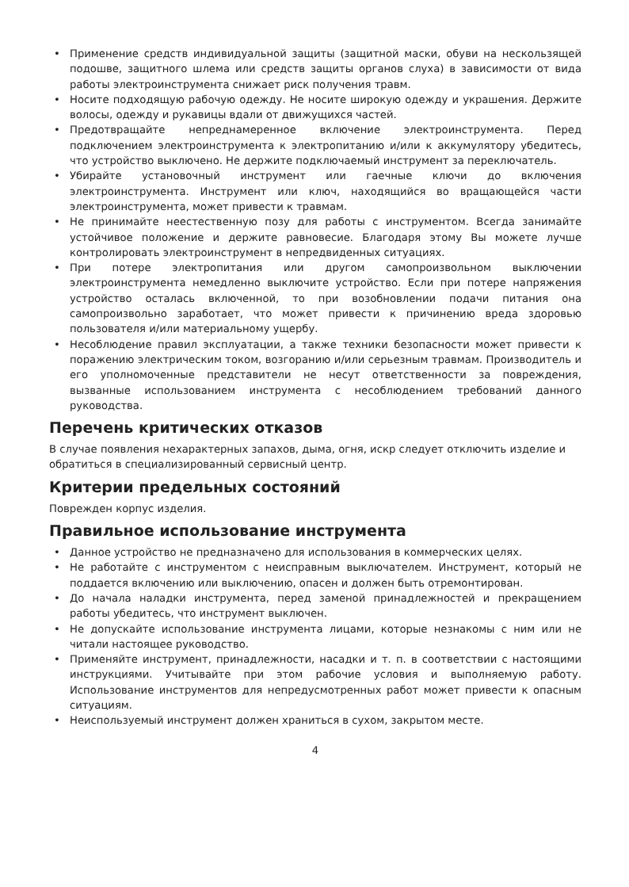• Применение средств индивидуальной защиты (защитной маски, обуви на нескользящей подошве, защитного шлема или средств защиты органов слуха) в зависимости от вида работы электроинструмента снижает риск получения травм.
• Носите подходящую рабочую одежду. Не носите широкую одежду и украшения. Держите волосы, одежду и рукавицы вдали от движущихся частей.
• Предотвращайте непреднамеренное включение электроинструмента. Перед подключением электроинструмента к электропитанию и/или к аккумулятору убедитесь, что устройство выключено. Не держите подключаемый инструмент за переключатель.
• Убирайте установочный инструмент или гаечные ключи до включения электроинструмента. Инструмент или ключ, находящийся во вращающейся части электроинструмента, может привести к травмам.
• Не принимайте неестественную позу для работы с инструментом. Всегда занимайте устойчивое положение и держите равновесие. Благодаря этому Вы можете лучше контролировать электроинструмент в непредвиденных ситуациях.
• При потере электропитания или другом самопроизвольном выключении электроинструмента немедленно выключите устройство. Если при потере напряжения устройство осталась включенной, то при возобновлении подачи питания она самопроизвольно заработает, что может привести к причинению вреда здоровью пользователя и/или материальному ущербу.
• Несоблюдение правил эксплуатации, а также техники безопасности может привести к поражению электрическим током, возгоранию и/или серьезным травмам. Производитель и его уполномоченные представители не несут ответственности за повреждения, вызванные использованием инструмента с несоблюдением требований данного руководства.
Перечень критических отказов
В случае появления нехарактерных запахов, дыма, огня, искр следует отключить изделие и обратиться в специализированный сервисный центр.
Критерии предельных состояний
Поврежден корпус изделия.
Правильное использование инструмента
• Данное устройство не предназначено для использования в коммерческих целях.
• Не работайте с инструментом с неисправным выключателем. Инструмент, который не поддается включению или выключению, опасен и должен быть отремонтирован.
• До начала наладки инструмента, перед заменой принадлежностей и прекращением работы убедитесь, что инструмент выключен.
• Не допускайте использование инструмента лицами, которые незнакомы с ним или не читали настоящее руководство.
• Применяйте инструмент, принадлежности, насадки и т. п. в соответствии с настоящими инструкциями. Учитывайте при этом рабочие условия и выполняемую работу. Использование инструментов для непредусмотренных работ может привести к опасным ситуациям.
• Неиспользуемый инструмент должен храниться в сухом, закрытом месте.
4